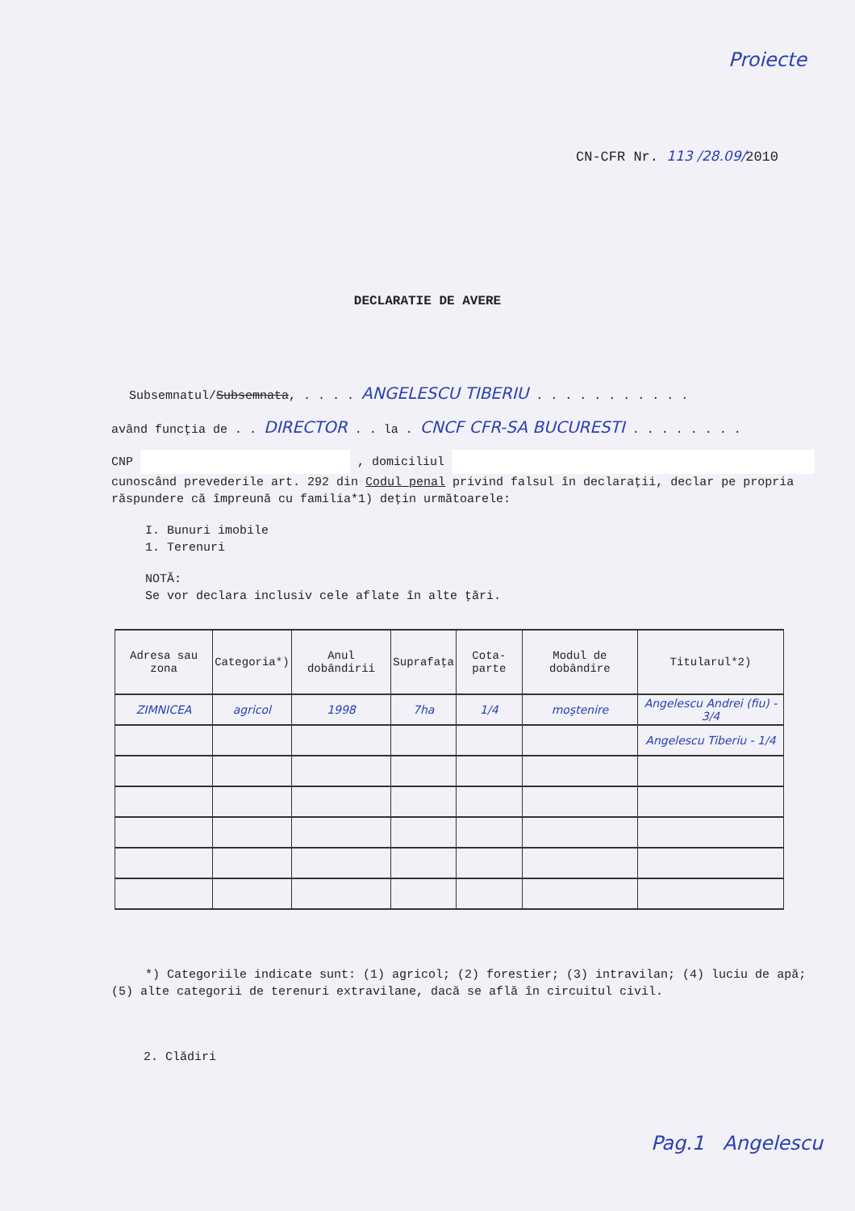Proiecte
CN-CFR Nr. 113 /28.09/2010
DECLARATIE DE AVERE
Subsemnatul/Subsemnata, . . . . ANGELESCU TIBERIU . . . . . . . . . . .
având funcţia de . . DIRECTOR . . la . CNCF CFR-SA BUCURESTI . . . . . . . .
CNP , domiciliul
cunoscând prevederile art. 292 din Codul penal privind falsul în declaraţii, declar pe propria răspundere că împreună cu familia*1) deţin următoarele:
I. Bunuri imobile
1. Terenuri
NOTĂ:
Se vor declara inclusiv cele aflate în alte ţări.
| Adresa sau zona | Categoria*) | Anul dobândirii | Suprafaţa | Cota-parte | Modul de dobândire | Titularul*2) |
| --- | --- | --- | --- | --- | --- | --- |
| ZIMNICEA | agricol | 1998 | 7ha | 1/4 | moştenire | Angelescu Andrei (fiu) - 3/4 |
| | | | | | | Angelescu Tiberiu - 1/4 |
*) Categoriile indicate sunt: (1) agricol; (2) forestier; (3) intravilan; (4) luciu de apă; (5) alte categorii de terenuri extravilane, dacă se află în circuitul civil.
2. Clădiri
Pag.1 Angelescu